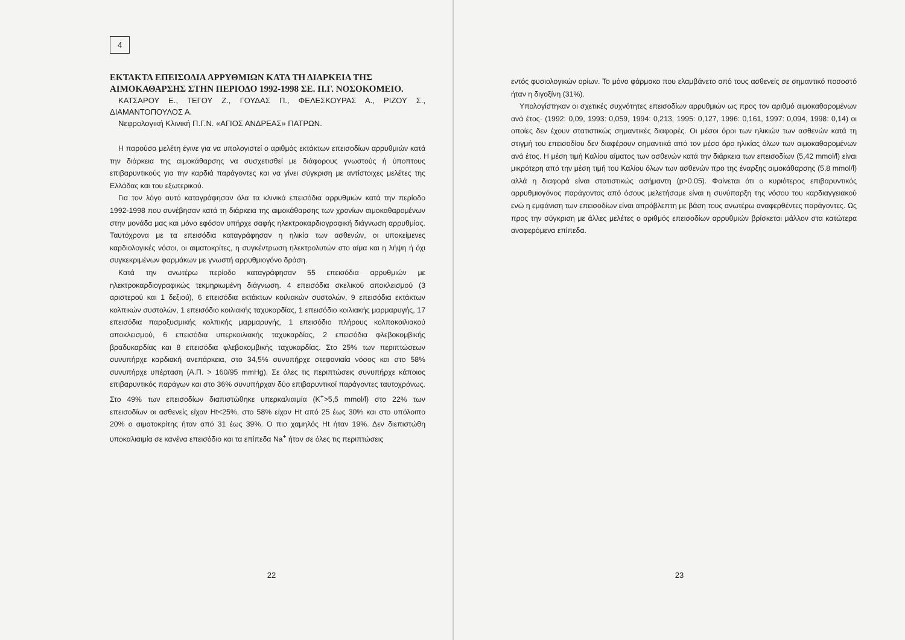4
ΕΚΤΑΚΤΑ ΕΠΕΙΣΟΔΙΑ ΑΡΡΥΘΜΙΩΝ ΚΑΤΑ ΤΗ ΔΙΑΡΚΕΙΑ ΤΗΣ ΑΙΜΟΚΑΘΑΡΣΗΣ ΣΤΗΝ ΠΕΡΙΟΔΟ 1992-1998 ΣΕ. Π.Γ. ΝΟΣΟΚΟΜΕΙΟ.
ΚΑΤΣΑΡΟΥ Ε., ΤΕΓΟΥ Ζ., ΓΟΥΔΑΣ Π., ΦΕΛΕΣΚΟΥΡΑΣ Α., ΡΙΖΟΥ Σ., ΔΙΑΜΑΝΤΟΠΟΥΛΟΣ Α.
Νεφρολογική Κλινική Π.Γ.Ν. «ΑΓΙΟΣ ΑΝΔΡΕΑΣ» ΠΑΤΡΩΝ.
Η παρούσα μελέτη έγινε για να υπολογιστεί ο αριθμός εκτάκτων επεισοδίων αρρυθμιών κατά την διάρκεια της αιμοκάθαρσης να συσχετισθεί με διάφορους γνωστούς ή ύποπτους επιβαρυντικούς για την καρδιά παράγοντες και να γίνει σύγκριση με αντίστοιχες μελέτες της Ελλάδας και του εξωτερικού.
Για τον λόγο αυτό καταγράφησαν όλα τα κλινικά επεισόδια αρρυθμιών κατά την περίοδο 1992-1998 που συνέβησαν κατά τη διάρκεια της αιμοκάθαρσης των χρονίων αιμοκαθαρομένων στην μονάδα μας και μόνο εφόσον υπήρχε σαφής ηλεκτροκαρδιογραφική διάγνωση αρρυθμίας. Ταυτόχρονα με τα επεισόδια καταγράφησαν η ηλικία των ασθενών, οι υποκείμενες καρδιολογικές νόσοι, οι αιματοκρίτες, η συγκέντρωση ηλεκτρολυτών στο αίμα και η λήψη ή όχι συγκεκριμένων φαρμάκων με γνωστή αρρυθμιογόνο δράση.
Κατά την ανωτέρω περίοδο καταγράφησαν 55 επεισόδια αρρυθμιών με ηλεκτροκαρδιογραφικώς τεκμηριωμένη διάγνωση. 4 επεισόδια σκελικού αποκλεισμού (3 αριστερού και 1 δεξιού), 6 επεισόδια εκτάκτων κοιλιακών συστολών, 9 επεισόδια εκτάκτων κολπικών συστολών, 1 επεισόδιο κοιλιακής ταχυκαρδίας, 1 επεισόδιο κοιλιακής μαρμαρυγής, 17 επεισόδια παροξυσμικής κολπικής μαρμαρυγής, 1 επεισόδιο πλήρους κολποκοιλιακού αποκλεισμού, 6 επεισόδια υπερκοιλιακής ταχυκαρδίας, 2 επεισόδια φλεβοκομβικής βραδυκαρδίας και 8 επεισόδια φλεβοκομβικής ταχυκαρδίας. Στο 25% των περιπτώσεων συνυπήρχε καρδιακή ανεπάρκεια, στο 34,5% συνυπήρχε στεφανιαία νόσος και στο 58% συνυπήρχε υπέρταση (Α.Π. > 160/95 mmHg). Σε όλες τις περιπτώσεις συνυπήρχε κάποιος επιβαρυντικός παράγων και στο 36% συνυπήρχαν δύο επιβαρυντικοί παράγοντες ταυτοχρόνως. Στο 49% των επεισοδίων διαπιστώθηκε υπερκαλιαιμία (K<sup>+</sup>>5,5 mmol/l) στο 22% των επεισοδίων οι ασθενείς είχαν Ht<25%, στο 58% είχαν Ht από 25 έως 30% και στο υπόλοιπο 20% ο αιματοκρίτης ήταν από 31 έως 39%. Ο πιο χαμηλός Ht ήταν 19%. Δεν διεπιστώθη υποκαλιαιμία σε κανένα επεισόδιο και τα επίπεδα Na<sup>+</sup> ήταν σε όλες τις περιπτώσεις
22
εντός φυσιολογικών ορίων. Το μόνο φάρμακο που ελαμβάνετο από τους ασθενείς σε σημαντικό ποσοστό ήταν η διγοξίνη (31%).
Υπολογίστηκαν οι σχετικές συχνότητες επεισοδίων αρρυθμιών ως προς τον αριθμό αιμοκαθαρομένων ανά έτος· (1992: 0,09, 1993: 0,059, 1994: 0,213, 1995: 0,127, 1996: 0,161, 1997: 0,094, 1998: 0,14) οι οποίες δεν έχουν στατιστικώς σημαντικές διαφορές. Οι μέσοι όροι των ηλικιών των ασθενών κατά τη στιγμή του επεισοδίου δεν διαφέρουν σημαντικά από τον μέσο όρο ηλικίας όλων των αιμοκαθαρομένων ανά έτος. Η μέση τιμή Καλίου αίματος των ασθενών κατά την διάρκεια των επεισοδίων (5,42 mmol/l) είναι μικρότερη από την μέση τιμή του Καλίου όλων των ασθενών προ της έναρξης αιμοκάθαρσης (5,8 mmol/l) αλλά η διαφορά είναι στατιστικώς ασήμαντη (p>0.05). Φαίνεται ότι ο κυριότερος επιβαρυντικός αρρυθμιογόνος παράγοντας από όσους μελετήσαμε είναι η συνύπαρξη της νόσου του καρδιαγγειακού ενώ η εμφάνιση των επεισοδίων είναι απρόβλεπτη με βάση τους ανωτέρω αναφερθέντες παράγοντες. Ως προς την σύγκριση με άλλες μελέτες ο αριθμός επεισοδίων αρρυθμιών βρίσκεται μάλλον στα κατώτερα αναφερόμενα επίπεδα.
23